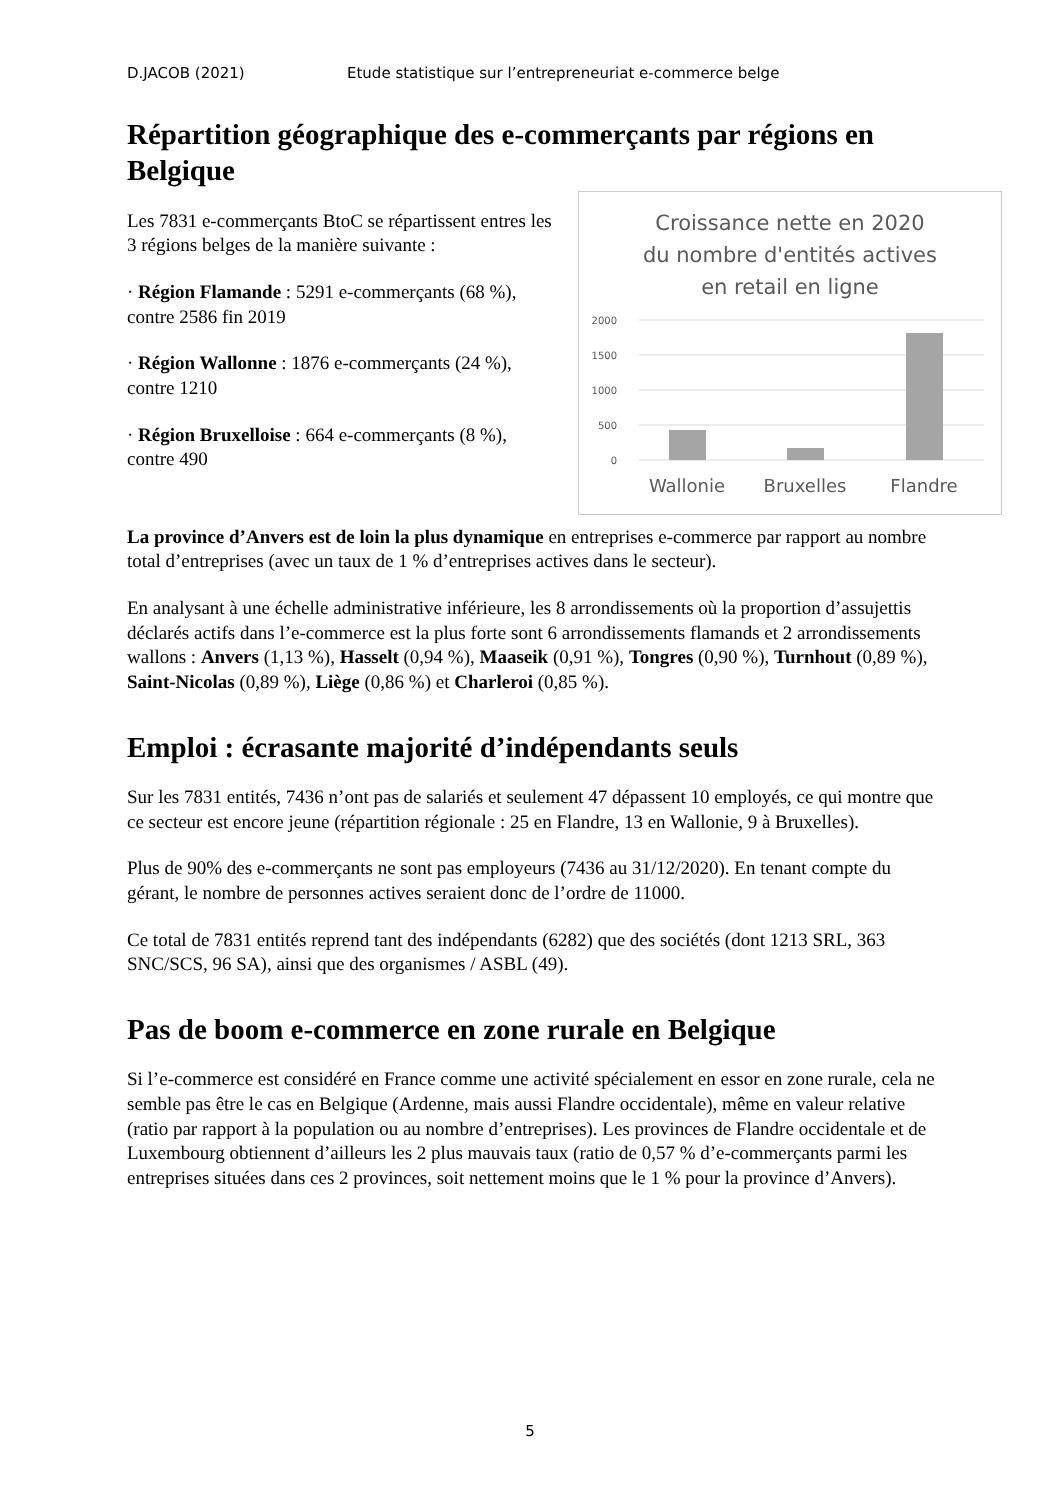D.JACOB (2021) Etude statistique sur l’entrepreneuriat e-commerce belge
Répartition géographique des e-commerçants par régions en Belgique
Les 7831 e-commerçants BtoC se répartissent entres les 3 régions belges de la manière suivante :
· Région Flamande : 5291 e-commerçants (68 %), contre 2586 fin 2019
· Région Wallonne : 1876 e-commerçants (24 %), contre 1210
· Région Bruxelloise : 664 e-commerçants (8 %), contre 490
Croissance nette en 2020
du nombre d'entités actives
en retail en ligne
2000
1500
1000
500
0
Wallonie
Bruxelles
Flandre
La province d’Anvers est de loin la plus dynamique en entreprises e-commerce par rapport au nombre total d’entreprises (avec un taux de 1 % d’entreprises actives dans le secteur).
En analysant à une échelle administrative inférieure, les 8 arrondissements où la proportion d’assujettis déclarés actifs dans l’e-commerce est la plus forte sont 6 arrondissements flamands et 2 arrondissements wallons : Anvers (1,13 %), Hasselt (0,94 %), Maaseik (0,91 %), Tongres (0,90 %), Turnhout (0,89 %), Saint-Nicolas (0,89 %), Liège (0,86 %) et Charleroi (0,85 %).
Emploi : écrasante majorité d’indépendants seuls
Sur les 7831 entités, 7436 n’ont pas de salariés et seulement 47 dépassent 10 employés, ce qui montre que ce secteur est encore jeune (répartition régionale : 25 en Flandre, 13 en Wallonie, 9 à Bruxelles).
Plus de 90% des e-commerçants ne sont pas employeurs (7436 au 31/12/2020). En tenant compte du gérant, le nombre de personnes actives seraient donc de l’ordre de 11000.
Ce total de 7831 entités reprend tant des indépendants (6282) que des sociétés (dont 1213 SRL, 363 SNC/SCS, 96 SA), ainsi que des organismes / ASBL (49).
Pas de boom e-commerce en zone rurale en Belgique
Si l’e-commerce est considéré en France comme une activité spécialement en essor en zone rurale, cela ne semble pas être le cas en Belgique (Ardenne, mais aussi Flandre occidentale), même en valeur relative (ratio par rapport à la population ou au nombre d’entreprises). Les provinces de Flandre occidentale et de Luxembourg obtiennent d’ailleurs les 2 plus mauvais taux (ratio de 0,57 % d’e-commerçants parmi les entreprises situées dans ces 2 provinces, soit nettement moins que le 1 % pour la province d’Anvers).
5